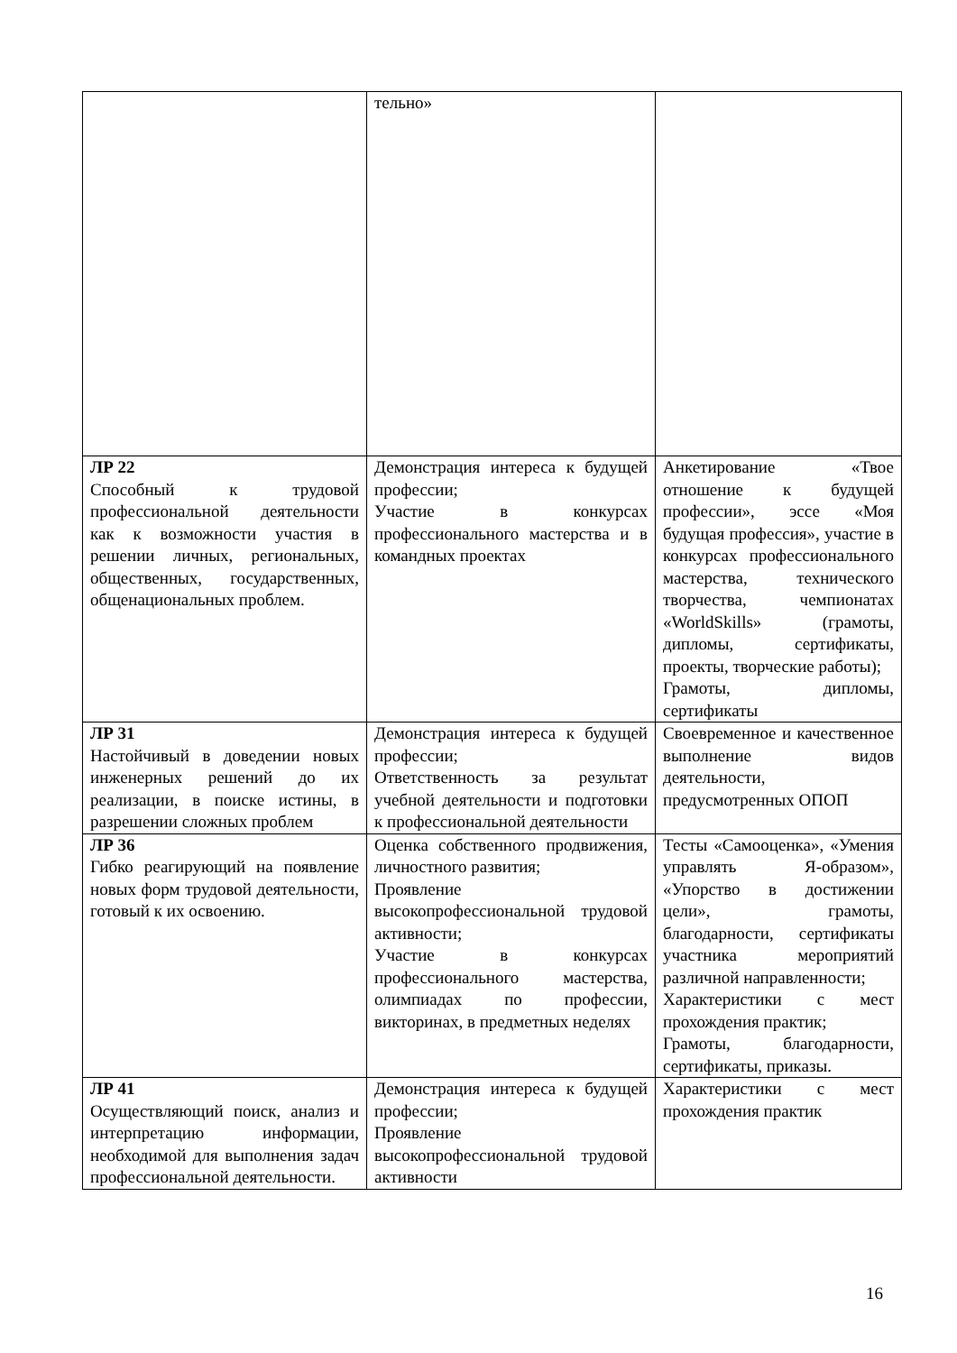| | тельно» | |
| ЛР 22 Способный к трудовой профессиональной деятельности как к возможности участия в решении личных, региональных, общественных, государственных, общенациональных проблем. | Демонстрация интереса к будущей профессии; Участие в конкурсах профессионального мастерства и в командных проектах | Анкетирование «Твое отношение к будущей профессии», эссе «Моя будущая профессия», участие в конкурсах профессионального мастерства, технического творчества, чемпионатах «WorldSkills» (грамоты, дипломы, сертификаты, проекты, творческие работы); Грамоты, дипломы, сертификаты |
| ЛР 31 Настойчивый в доведении новых инженерных решений до их реализации, в поиске истины, в разрешении сложных проблем | Демонстрация интереса к будущей профессии; Ответственность за результат учебной деятельности и подготовки к профессиональной деятельности | Своевременное и качественное выполнение видов деятельности, предусмотренных ОПОП |
| ЛР 36 Гибко реагирующий на появление новых форм трудовой деятельности, готовый к их освоению. | Оценка собственного продвижения, личностного развития; Проявление высокопрофессиональной трудовой активности; Участие в конкурсах профессионального мастерства, олимпиадах по профессии, викторинах, в предметных неделях | Тесты «Самооценка», «Умения управлять Я-образом», «Упорство в достижении цели», грамоты, благодарности, сертификаты участника мероприятий различной направленности; Характеристики с мест прохождения практик; Грамоты, благодарности, сертификаты, приказы. |
| ЛР 41 Осуществляющий поиск, анализ и интерпретацию информации, необходимой для выполнения задач профессиональной деятельности. | Демонстрация интереса к будущей профессии; Проявление высокопрофессиональной трудовой активности | Характеристики с мест прохождения практик |
16